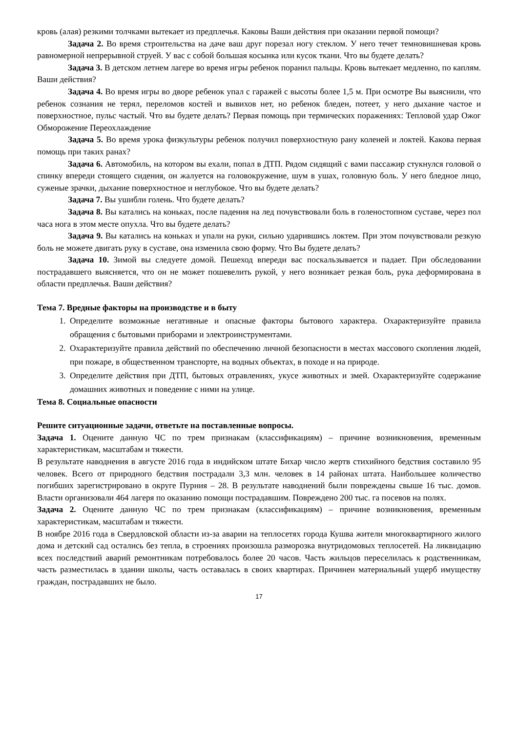кровь (алая) резкими толчками вытекает из предплечья. Каковы Ваши действия при оказании первой помощи?
Задача 2. Во время строительства на даче ваш друг порезал ногу стеклом. У него течет темновишневая кровь равномерной непрерывной струей. У вас с собой большая косынка или кусок ткани. Что вы будете делать?
Задача 3. В детском летнем лагере во время игры ребенок поранил пальцы. Кровь вытекает медленно, по каплям. Ваши действия?
Задача 4. Во время игры во дворе ребенок упал с гаражей с высоты более 1,5 м. При осмотре Вы выяснили, что ребенок сознания не терял, переломов костей и вывихов нет, но ребенок бледен, потеет, у него дыхание частое и поверхностное, пульс частый. Что вы будете делать? Первая помощь при термических поражениях: Тепловой удар Ожог Обморожение Переохлаждение
Задача 5. Во время урока физкультуры ребенок получил поверхностную рану коленей и локтей. Какова первая помощь при таких ранах?
Задача 6. Автомобиль, на котором вы ехали, попал в ДТП. Рядом сидящий с вами пассажир стукнулся головой о спинку впереди стоящего сидения, он жалуется на головокружение, шум в ушах, головную боль. У него бледное лицо, суженые зрачки, дыхание поверхностное и неглубокое. Что вы будете делать?
Задача 7. Вы ушибли голень. Что будете делать?
Задача 8. Вы катались на коньках, после падения на лед почувствовали боль в голеностопном суставе, через пол часа нога в этом месте опухла. Что вы будете делать?
Задача 9. Вы катались на коньках и упали на руки, сильно ударившись локтем. При этом почувствовали резкую боль не можете двигать руку в суставе, она изменила свою форму. Что Вы будете делать?
Задача 10. Зимой вы следуете домой. Пешеход впереди вас поскальзывается и падает. При обследовании пострадавшего выясняется, что он не может пошевелить рукой, у него возникает резкая боль, рука деформирована в области предплечья. Ваши действия?
Тема 7. Вредные факторы на производстве и в быту
1. Определите возможные негативные и опасные факторы бытового характера. Охарактеризуйте правила обращения с бытовыми приборами и электроинструментами.
2. Охарактеризуйте правила действий по обеспечению личной безопасности в местах массового скопления людей, при пожаре, в общественном транспорте, на водных объектах, в походе и на природе.
3. Определите действия при ДТП, бытовых отравлениях, укусе животных и змей. Охарактеризуйте содержание домашних животных и поведение с ними на улице.
Тема 8. Социальные опасности
Решите ситуационные задачи, ответьте на поставленные вопросы.
Задача 1. Оцените данную ЧС по трем признакам (классификациям) – причине возникновения, временным характеристикам, масштабам и тяжести.
В результате наводнения в августе 2016 года в индийском штате Бихар число жертв стихийного бедствия составило 95 человек. Всего от природного бедствия пострадали 3,3 млн. человек в 14 районах штата. Наибольшее количество погибших зарегистрировано в округе Пурния – 28. В результате наводнений были повреждены свыше 16 тыс. домов. Власти организовали 464 лагеря по оказанию помощи пострадавшим. Повреждено 200 тыс. га посевов на полях.
Задача 2. Оцените данную ЧС по трем признакам (классификациям) – причине возникновения, временным характеристикам, масштабам и тяжести.
В ноябре 2016 года в Свердловской области из-за аварии на теплосетях города Кушва жители многоквартирного жилого дома и детский сад остались без тепла, в строениях произошла разморозка внутридомовых теплосетей. На ликвидацию всех последствий аварий ремонтникам потребовалось более 20 часов. Часть жильцов переселилась к родственникам, часть разместилась в здании школы, часть оставалась в своих квартирах. Причинен материальный ущерб имуществу граждан, пострадавших не было.
17